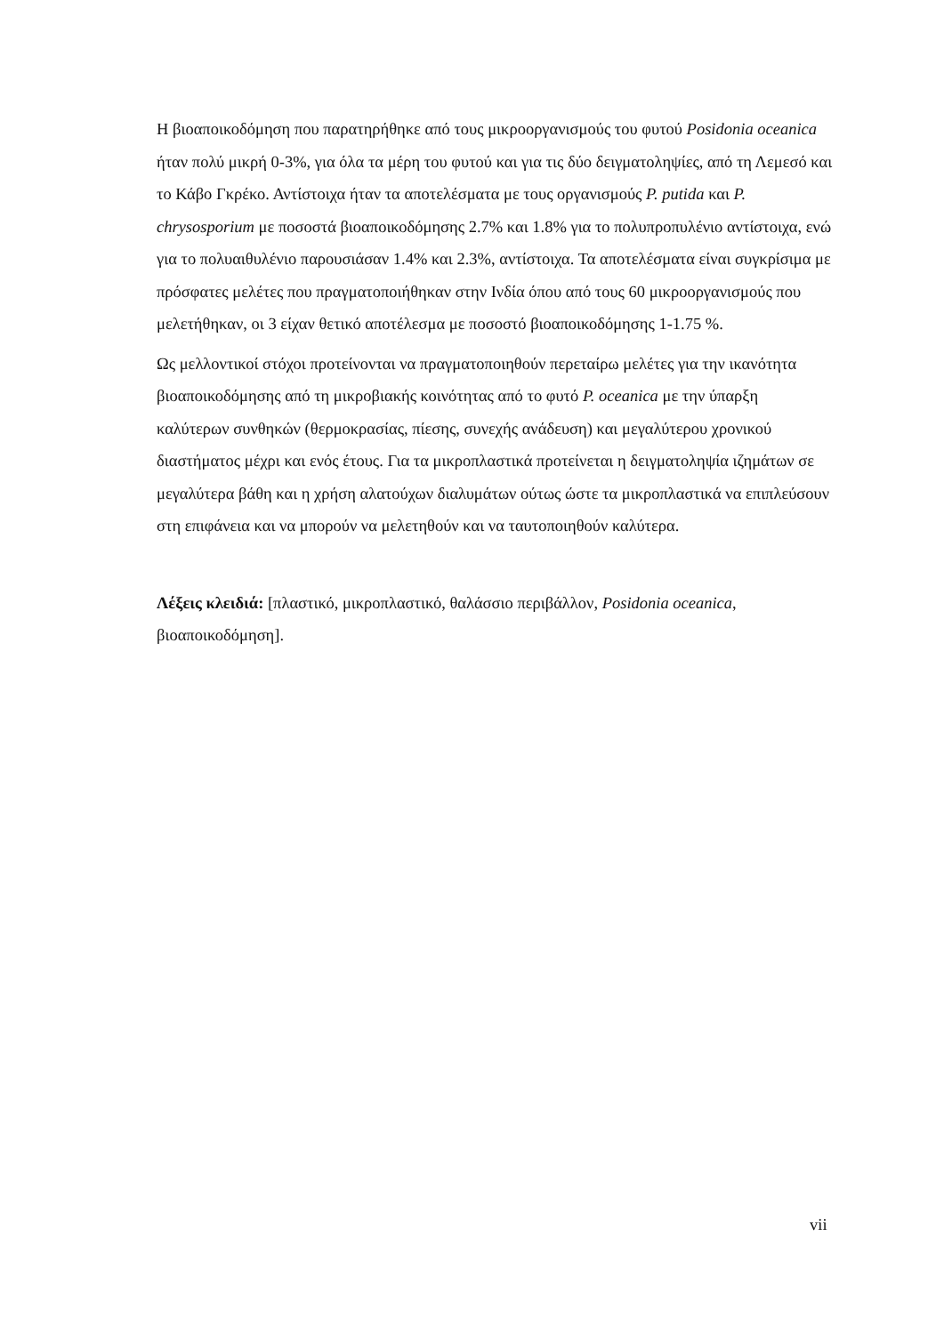Η βιοαποικοδόμηση που παρατηρήθηκε από τους μικροοργανισμούς του φυτού Posidonia oceanica ήταν πολύ μικρή 0-3%, για όλα τα μέρη του φυτού και για τις δύο δειγματοληψίες, από τη Λεμεσό και το Κάβο Γκρέκο. Αντίστοιχα ήταν τα αποτελέσματα με τους οργανισμούς P. putida και P. chrysosporium με ποσοστά βιοαποικοδόμησης 2.7% και 1.8% για το πολυπροπυλένιο αντίστοιχα, ενώ για το πολυαιθυλένιο παρουσιάσαν 1.4% και 2.3%, αντίστοιχα. Τα αποτελέσματα είναι συγκρίσιμα με πρόσφατες μελέτες που πραγματοποιήθηκαν στην Ινδία όπου από τους 60 μικροοργανισμούς που μελετήθηκαν, οι 3 είχαν θετικό αποτέλεσμα με ποσοστό βιοαποικοδόμησης 1-1.75 %.
Ως μελλοντικοί στόχοι προτείνονται να πραγματοποιηθούν περεταίρω μελέτες για την ικανότητα βιοαποικοδόμησης από τη μικροβιακής κοινότητας από το φυτό P. oceanica με την ύπαρξη καλύτερων συνθηκών (θερμοκρασίας, πίεσης, συνεχής ανάδευση) και μεγαλύτερου χρονικού διαστήματος μέχρι και ενός έτους. Για τα μικροπλαστικά προτείνεται η δειγματοληψία ιζημάτων σε μεγαλύτερα βάθη και η χρήση αλατούχων διαλυμάτων ούτως ώστε τα μικροπλαστικά να επιπλεύσουν στη επιφάνεια και να μπορούν να μελετηθούν και να ταυτοποιηθούν καλύτερα.
Λέξεις κλειδιά: [πλαστικό, μικροπλαστικό, θαλάσσιο περιβάλλον, Posidonia oceanica, βιοαποικοδόμηση].
vii